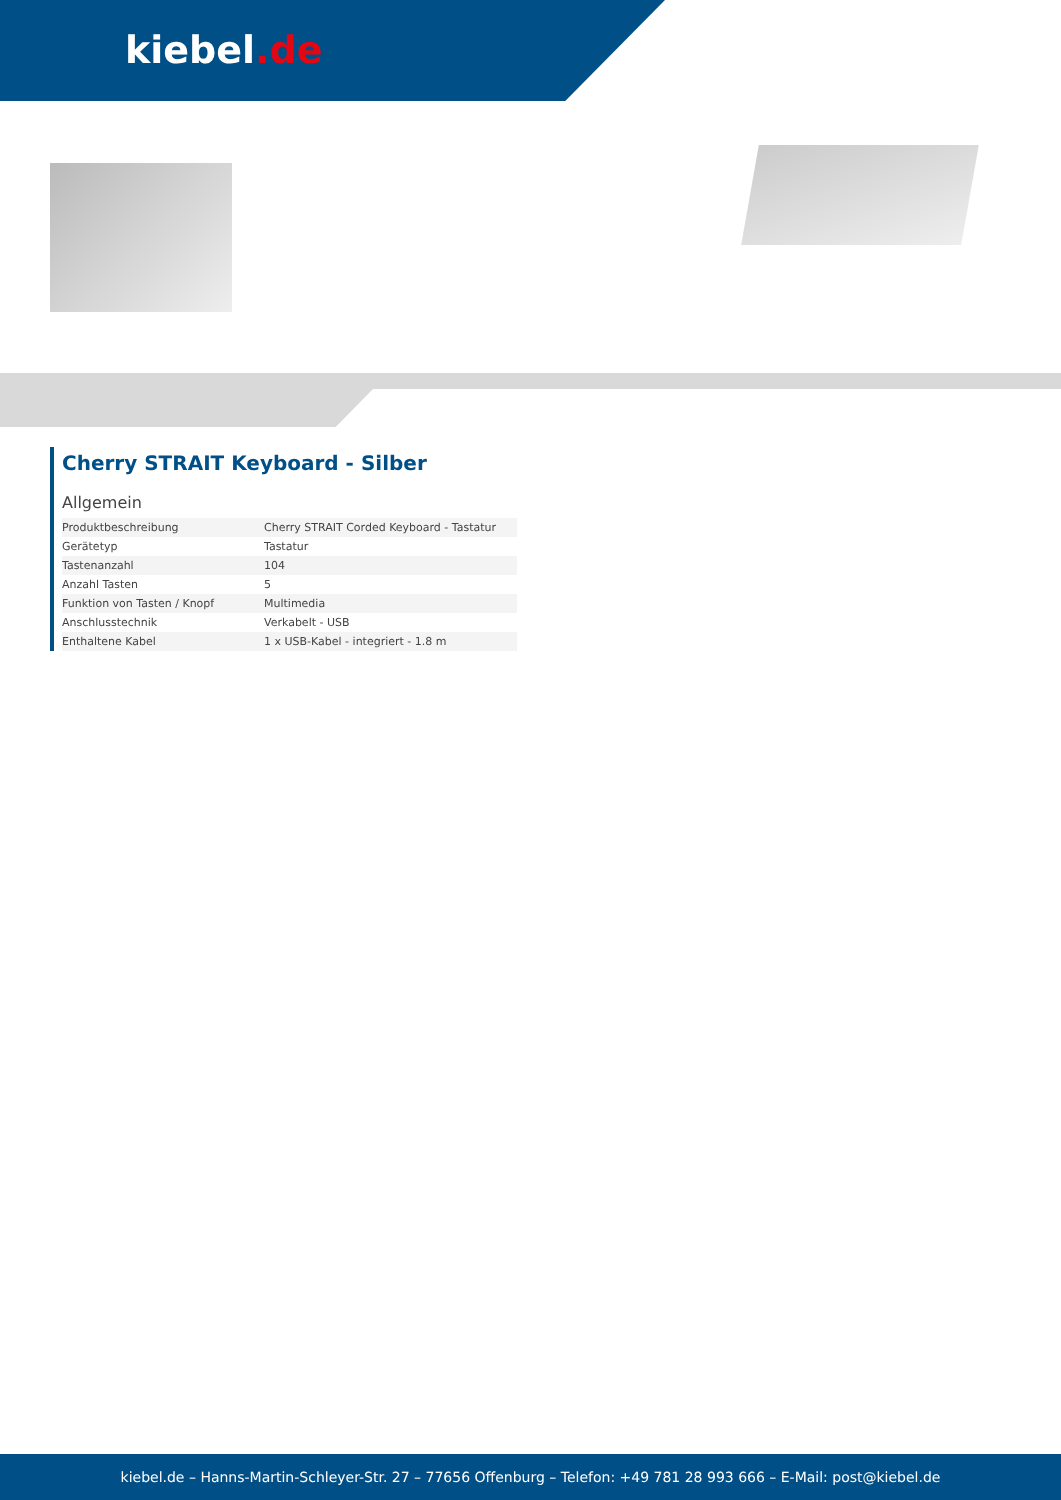kiebel.de
Cherry STRAIT Keyboard - Silber
Allgemein
| Produktbeschreibung | Cherry STRAIT Corded Keyboard - Tastatur |
| Gerätetyp | Tastatur |
| Tastenanzahl | 104 |
| Anzahl Tasten | 5 |
| Funktion von Tasten / Knopf | Multimedia |
| Anschlusstechnik | Verkabelt - USB |
| Enthaltene Kabel | 1 x USB-Kabel - integriert - 1.8 m |
kiebel.de – Hanns-Martin-Schleyer-Str. 27 – 77656 Offenburg – Telefon: +49 781 28 993 666 – E-Mail: post@kiebel.de